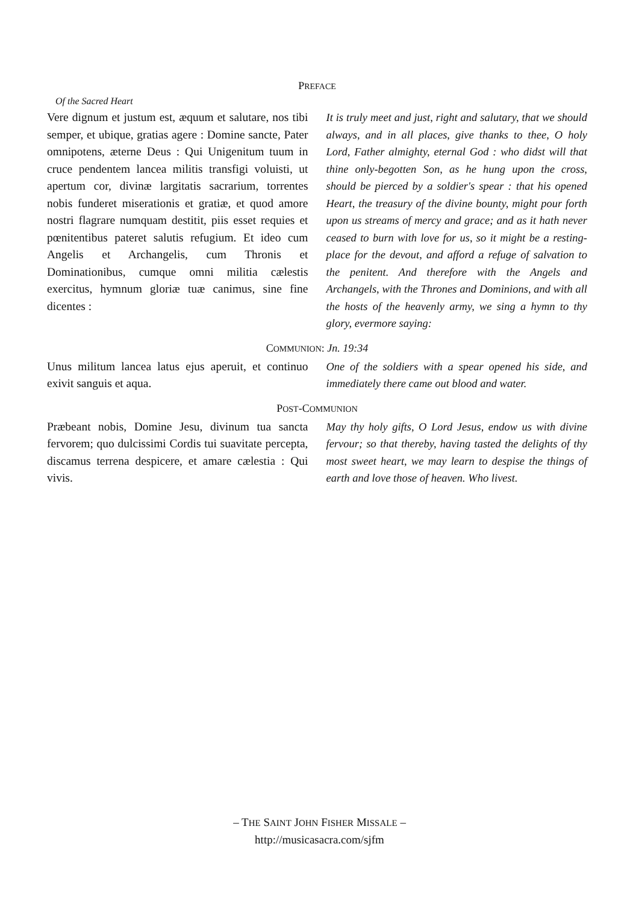PREFACE
Of the Sacred Heart
Vere dignum et justum est, æquum et salutare, nos tibi semper, et ubique, gratias agere : Domine sancte, Pater omnipotens, æterne Deus : Qui Unigenitum tuum in cruce pendentem lancea militis transfigi voluisti, ut apertum cor, divinæ largitatis sacrarium, torrentes nobis funderet miserationis et gratiæ, et quod amore nostri flagrare numquam destitit, piis esset requies et pœnitentibus pateret salutis refugium. Et ideo cum Angelis et Archangelis, cum Thronis et Dominationibus, cumque omni militia cælestis exercitus, hymnum gloriæ tuæ canimus, sine fine dicentes :
It is truly meet and just, right and salutary, that we should always, and in all places, give thanks to thee, O holy Lord, Father almighty, eternal God : who didst will that thine only-begotten Son, as he hung upon the cross, should be pierced by a soldier's spear : that his opened Heart, the treasury of the divine bounty, might pour forth upon us streams of mercy and grace; and as it hath never ceased to burn with love for us, so it might be a resting-place for the devout, and afford a refuge of salvation to the penitent. And therefore with the Angels and Archangels, with the Thrones and Dominions, and with all the hosts of the heavenly army, we sing a hymn to thy glory, evermore saying:
COMMUNION: Jn. 19:34
Unus militum lancea latus ejus aperuit, et continuo exivit sanguis et aqua.
One of the soldiers with a spear opened his side, and immediately there came out blood and water.
POST-COMMUNION
Præbeant nobis, Domine Jesu, divinum tua sancta fervorem; quo dulcissimi Cordis tui suavitate percepta, discamus terrena despicere, et amare cælestia : Qui vivis.
May thy holy gifts, O Lord Jesus, endow us with divine fervour; so that thereby, having tasted the delights of thy most sweet heart, we may learn to despise the things of earth and love those of heaven. Who livest.
– THE SAINT JOHN FISHER MISSALE –
http://musicasacra.com/sjfm